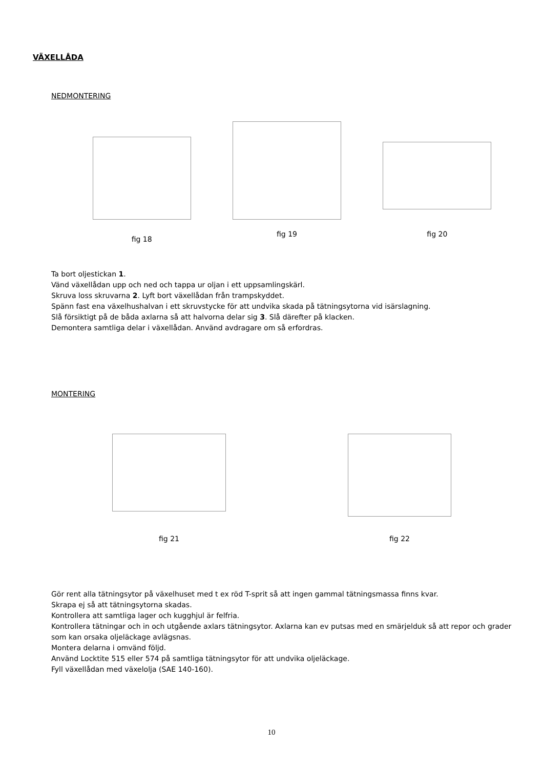VÄXELLÅDA
NEDMONTERING
fig 18
fig 19
fig 20
Ta bort oljestickan 1.
Vänd växellådan upp och ned och tappa ur oljan i ett uppsamlingskärl.
Skruva loss skruvarna 2. Lyft bort växellådan från trampskyddet.
Spänn fast ena växelhushalvan i ett skruvstycke för att undvika skada på tätningsytorna vid isärslagning.
Slå försiktigt på de båda axlarna så att halvorna delar sig 3. Slå därefter på klacken.
Demontera samtliga delar i växellådan. Använd avdragare om så erfordras.
MONTERING
fig 21
fig 22
Gör rent alla tätningsytor på växelhuset med t ex röd T-sprit så att ingen gammal tätningsmassa finns kvar.
Skrapa ej så att tätningsytorna skadas.
Kontrollera att samtliga lager och kugghjul är felfria.
Kontrollera tätningar och in och utgående axlars tätningsytor. Axlarna kan ev putsas med en smärjelduk så att repor och grader som kan orsaka oljeläckage avlägsnas.
Montera delarna i omvänd följd.
Använd Locktite 515 eller 574 på samtliga tätningsytor för att undvika oljeläckage.
Fyll växellådan med växelolja (SAE 140-160).
10